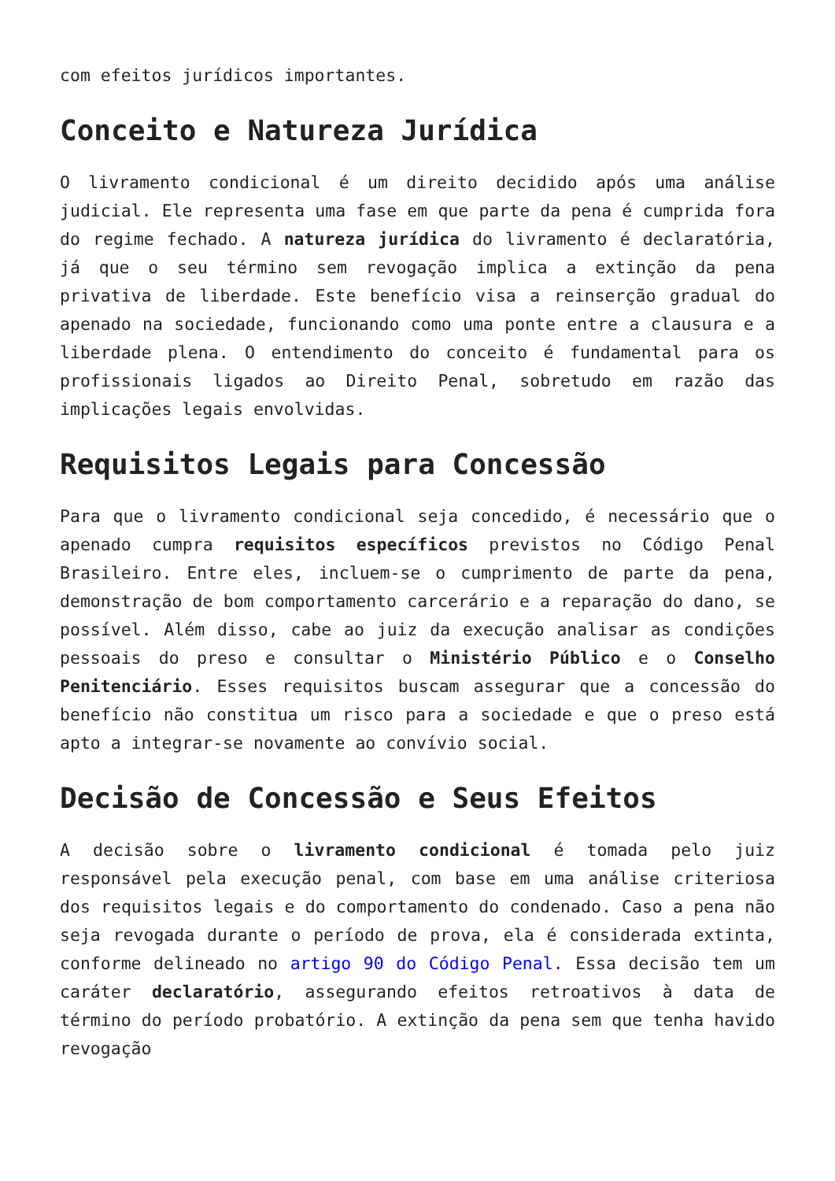com efeitos jurídicos importantes.
Conceito e Natureza Jurídica
O livramento condicional é um direito decidido após uma análise judicial. Ele representa uma fase em que parte da pena é cumprida fora do regime fechado. A natureza jurídica do livramento é declaratória, já que o seu término sem revogação implica a extinção da pena privativa de liberdade. Este benefício visa a reinserção gradual do apenado na sociedade, funcionando como uma ponte entre a clausura e a liberdade plena. O entendimento do conceito é fundamental para os profissionais ligados ao Direito Penal, sobretudo em razão das implicações legais envolvidas.
Requisitos Legais para Concessão
Para que o livramento condicional seja concedido, é necessário que o apenado cumpra requisitos específicos previstos no Código Penal Brasileiro. Entre eles, incluem-se o cumprimento de parte da pena, demonstração de bom comportamento carcerário e a reparação do dano, se possível. Além disso, cabe ao juiz da execução analisar as condições pessoais do preso e consultar o Ministério Público e o Conselho Penitenciário. Esses requisitos buscam assegurar que a concessão do benefício não constitua um risco para a sociedade e que o preso está apto a integrar-se novamente ao convívio social.
Decisão de Concessão e Seus Efeitos
A decisão sobre o livramento condicional é tomada pelo juiz responsável pela execução penal, com base em uma análise criteriosa dos requisitos legais e do comportamento do condenado. Caso a pena não seja revogada durante o período de prova, ela é considerada extinta, conforme delineado no artigo 90 do Código Penal. Essa decisão tem um caráter declaratório, assegurando efeitos retroativos à data de término do período probatório. A extinção da pena sem que tenha havido revogação